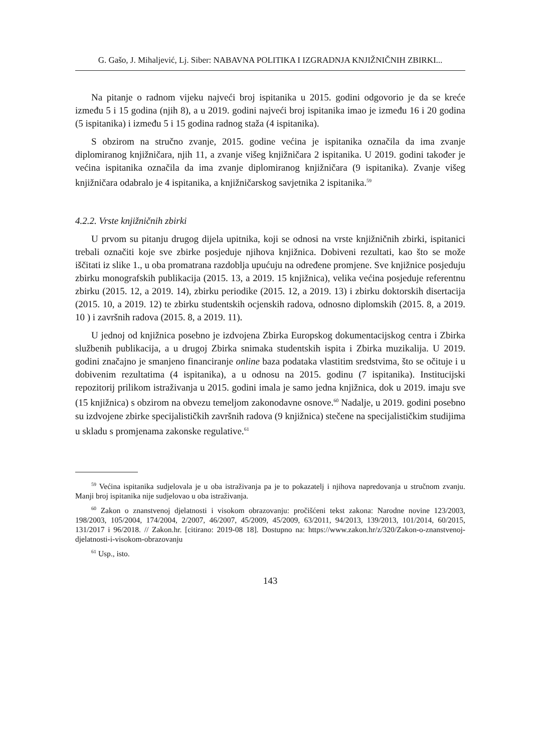G. Gašo, J. Mihaljević, Lj. Siber: NABAVNA POLITIKA I IZGRADNJA KNJIŽNIČNIH ZBIRKI...
Na pitanje o radnom vijeku najveći broj ispitanika u 2015. godini odgovorio je da se kreće između 5 i 15 godina (njih 8), a u 2019. godini najveći broj ispitanika imao je između 16 i 20 godina (5 ispitanika) i između 5 i 15 godina radnog staža (4 ispitanika).
S obzirom na stručno zvanje, 2015. godine većina je ispitanika označila da ima zvanje diplomiranog knjižničara, njih 11, a zvanje višeg knjižničara 2 ispitanika. U 2019. godini također je većina ispitanika označila da ima zvanje diplomiranog knjižničara (9 ispitanika). Zvanje višeg knjižničara odabralo je 4 ispitanika, a knjižničarskog savjetnika 2 ispitanika.<sup>59</sup>
4.2.2. Vrste knjižničnih zbirki
U prvom su pitanju drugog dijela upitnika, koji se odnosi na vrste knjižničnih zbirki, ispitanici trebali označiti koje sve zbirke posjeduje njihova knjižnica. Dobiveni rezultati, kao što se može iščitati iz slike 1., u oba promatrana razdoblja upućuju na određene promjene. Sve knjižnice posjeduju zbirku monografskih publikacija (2015. 13, a 2019. 15 knjižnica), velika većina posjeduje referentnu zbirku (2015. 12, a 2019. 14), zbirku periodike (2015. 12, a 2019. 13) i zbirku doktorskih disertacija (2015. 10, a 2019. 12) te zbirku studentskih ocjenskih radova, odnosno diplomskih (2015. 8, a 2019. 10 ) i završnih radova (2015. 8, a 2019. 11).
U jednoj od knjižnica posebno je izdvojena Zbirka Europskog dokumentacijskog centra i Zbirka službenih publikacija, a u drugoj Zbirka snimaka studentskih ispita i Zbirka muzikalija. U 2019. godini značajno je smanjeno financiranje online baza podataka vlastitim sredstvima, što se očituje i u dobivenim rezultatima (4 ispitanika), a u odnosu na 2015. godinu (7 ispitanika). Institucijski repozitorij prilikom istraživanja u 2015. godini imala je samo jedna knjižnica, dok u 2019. imaju sve (15 knjižnica) s obzirom na obvezu temeljom zakonodavne osnove.<sup>60</sup> Nadalje, u 2019. godini posebno su izdvojene zbirke specijalističkih završnih radova (9 knjižnica) stečene na specijalističkim studijima u skladu s promjenama zakonske regulative.<sup>61</sup>
<sup>59</sup> Većina ispitanika sudjelovala je u oba istraživanja pa je to pokazatelj i njihova napredovanja u stručnom zvanju. Manji broj ispitanika nije sudjelovao u oba istraživanja.
<sup>60</sup> Zakon o znanstvenoj djelatnosti i visokom obrazovanju: pročišćeni tekst zakona: Narodne novine 123/2003, 198/2003, 105/2004, 174/2004, 2/2007, 46/2007, 45/2009, 45/2009, 63/2011, 94/2013, 139/2013, 101/2014, 60/2015, 131/2017 i 96/2018. // Zakon.hr. [citirano: 2019-08 18]. Dostupno na: https://www.zakon.hr/z/320/Zakon-o-znanstvenoj-djelatnosti-i-visokom-obrazovanju
<sup>61</sup> Usp., isto.
143